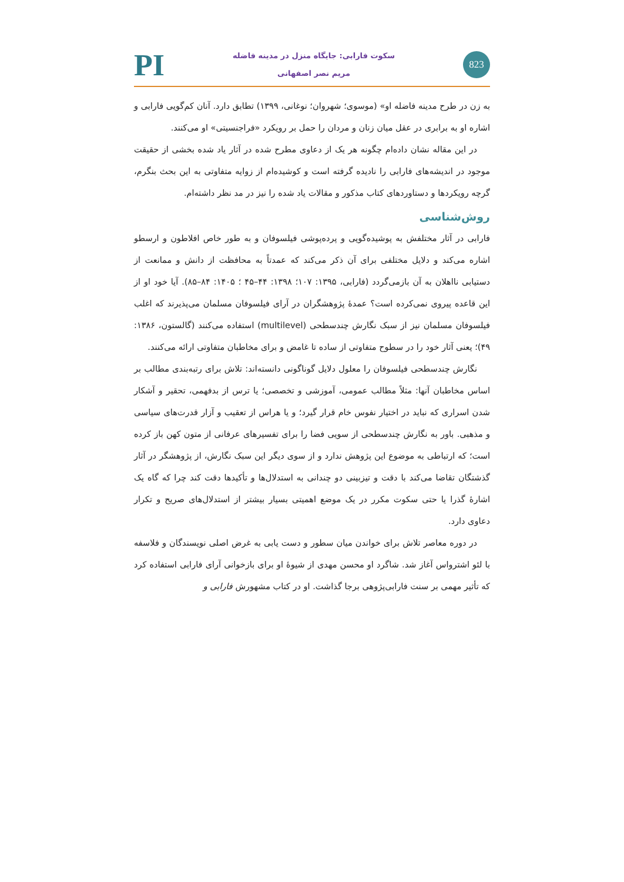823
سکوت فارابی: جایگاه منزل در مدینه فاضله
مریم نصر اصفهانی
PI
به زن در طرح مدینه فاضله او» (موسوی؛ شهروان؛ نوغانی، ۱۳۹۹) تطابق دارد. آنان کم‌گویی فارابی و اشاره او به برابری در عقل میان زنان و مردان را حمل بر رویکرد «فراجنسیتی» او می‌کنند.
در این مقاله نشان داده‌ام چگونه هر یک از دعاوی مطرح شده در آثار یاد شده بخشی از حقیقت موجود در اندیشه‌های فارابی را نادیده گرفته است و کوشیده‌ام از زوایه متفاوتی به این بحث بنگرم، گرچه رویکردها و دستاوردهای کتاب مذکور و مقالات یاد شده را نیز در مد نظر داشته‌ام.
روش‌شناسی
فارابی در آثار مختلفش به پوشیده‌گویی و پرده‌پوشی فیلسوفان و به طور خاص افلاطون و ارسطو اشاره می‌کند و دلایل مختلفی برای آن ذکر می‌کند که عمدتاً به محافظت از دانش و ممانعت از دستیابی نااهلان به آن بازمی‌گردد (فارابی، ۱۳۹۵: ۱۰۷؛ ۱۳۹۸: ۴۴–۴۵ ؛ ۱۴۰۵: ۸۴–۸۵). آیا خود او از این قاعده پیروی نمی‌کرده است؟ عمدهٔ پژوهشگران در آرای فیلسوفان مسلمان می‌پذیرند که اغلب فیلسوفان مسلمان نیز از سبک نگارش چندسطحی (multilevel) استفاده می‌کنند (گالستون، ۱۳۸۶: ۴۹)؛ یعنی آثار خود را در سطوح متفاوتی از ساده تا غامض و برای مخاطبان متفاوتی ارائه می‌کنند.
نگارش چندسطحی فیلسوفان را معلول دلایل گوناگونی دانسته‌اند: تلاش برای رتبه‌بندی مطالب بر اساس مخاطبان آنها: مثلاً مطالب عمومی، آموزشی و تخصصی؛ یا ترس از بدفهمی، تحقیر و آشکار شدن اسراری که نباید در اختیار نفوس خام قرار گیرد؛ و یا هراس از تعقیب و آزار قدرت‌های سیاسی و مذهبی. باور به نگارش چندسطحی از سویی فضا را برای تفسیرهای عرفانی از متون کهن باز کرده است؛ که ارتباطی به موضوع این پژوهش ندارد و از سوی دیگر این سبک نگارش، از پژوهشگر در آثار گذشتگان تقاضا می‌کند با دقت و تیزبینی دو چندانی به استدلال‌ها و تأکیدها دقت کند چرا که گاه یک اشارهٔ گذرا یا حتی سکوت مکرر در یک موضع اهمیتی بسیار بیشتر از استدلال‌های صریح و تکرار دعاوی دارد.
در دوره معاصر تلاش برای خواندن میان سطور و دست یابی به غرض اصلی نویسندگان و فلاسفه با لئو اشترواس آغاز شد. شاگرد او محسن مهدی از شیوهٔ او برای بازخوانی آرای فارابی استفاده کرد که تأثیر مهمی بر سنت فارابی‌پژوهی برجا گذاشت. او در کتاب مشهورش فارابی و